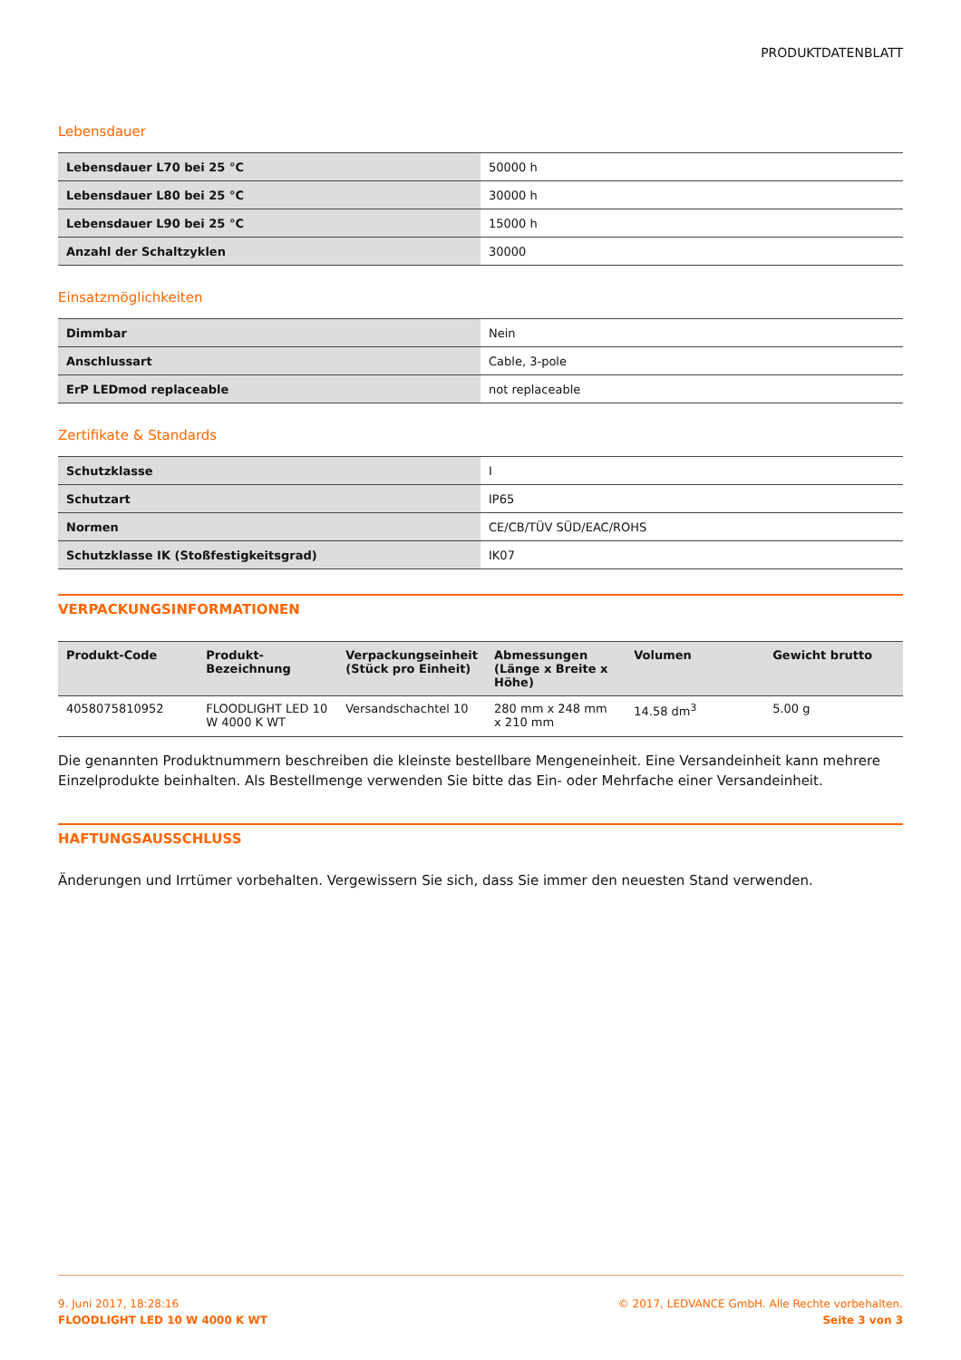PRODUKTDATENBLATT
Lebensdauer
| Lebensdauer L70 bei 25 °C | 50000 h |
| Lebensdauer L80 bei 25 °C | 30000 h |
| Lebensdauer L90 bei 25 °C | 15000 h |
| Anzahl der Schaltzyklen | 30000 |
Einsatzmöglichkeiten
| Dimmbar | Nein |
| Anschlussart | Cable, 3-pole |
| ErP LEDmod replaceable | not replaceable |
Zertifikate & Standards
| Schutzklasse | I |
| Schutzart | IP65 |
| Normen | CE/CB/TÜV SÜD/EAC/ROHS |
| Schutzklasse IK (Stoßfestigkeitsgrad) | IK07 |
VERPACKUNGSINFORMATIONEN
| Produkt-Code | Produkt-Bezeichnung | Verpackungseinheit (Stück pro Einheit) | Abmessungen (Länge x Breite x Höhe) | Volumen | Gewicht brutto |
| --- | --- | --- | --- | --- | --- |
| 4058075810952 | FLOODLIGHT LED 10 W 4000 K WT | Versandschachtel 10 | 280 mm x 248 mm x 210 mm | 14.58 dm<sup>3</sup> | 5.00 g |
Die genannten Produktnummern beschreiben die kleinste bestellbare Mengeneinheit. Eine Versandeinheit kann mehrere Einzelprodukte beinhalten. Als Bestellmenge verwenden Sie bitte das Ein- oder Mehrfache einer Versandeinheit.
HAFTUNGSAUSSCHLUSS
Änderungen und Irrtümer vorbehalten. Vergewissern Sie sich, dass Sie immer den neuesten Stand verwenden.
9. Juni 2017, 18:28:16
FLOODLIGHT LED 10 W 4000 K WT
© 2017, LEDVANCE GmbH. Alle Rechte vorbehalten.
Seite 3 von 3